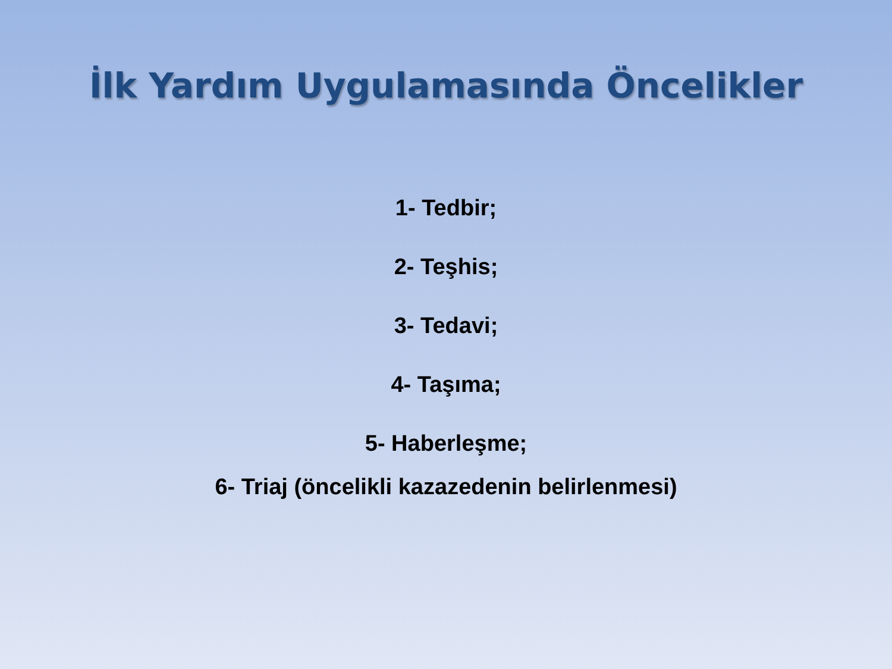İlk Yardım Uygulamasında Öncelikler
1- Tedbir;
2- Teşhis;
3- Tedavi;
4- Taşıma;
5- Haberleşme;
6- Triaj (öncelikli kazazedenin belirlenmesi)